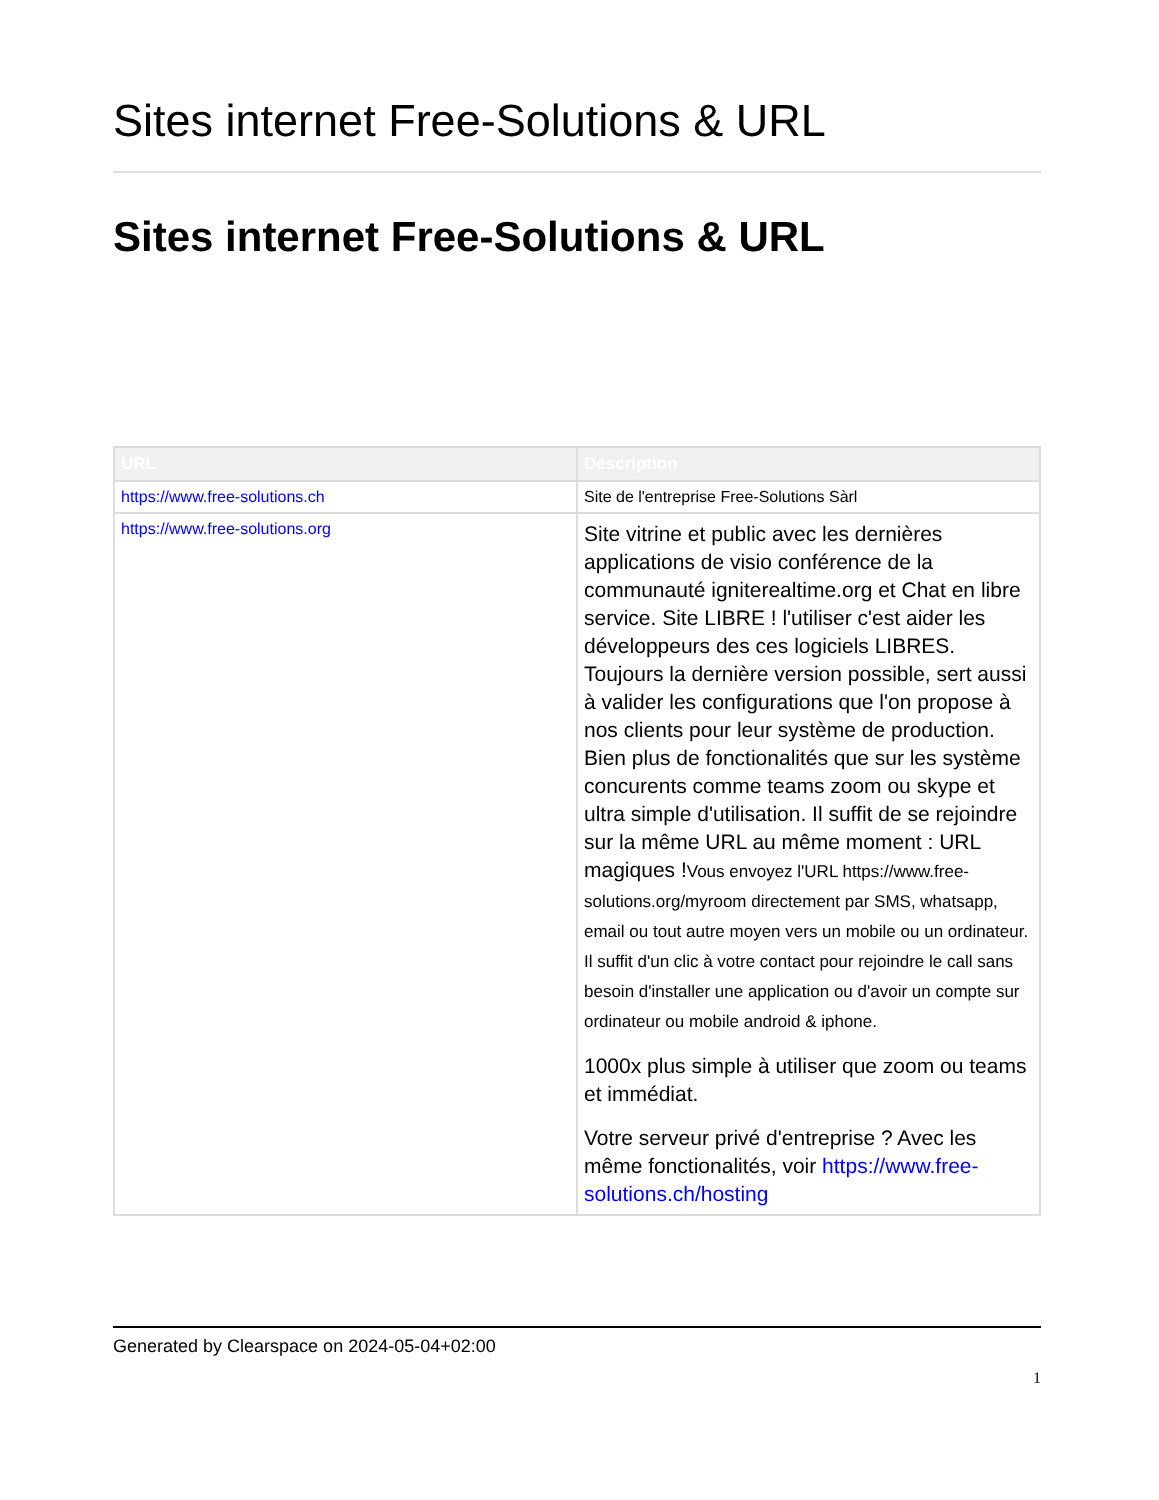Sites internet Free-Solutions & URL
Sites internet Free-Solutions & URL
| URL | Description |
| --- | --- |
| https://www.free-solutions.ch | Site de l'entreprise Free-Solutions Sàrl |
| https://www.free-solutions.org | Site vitrine et public avec les dernières applications de visio conférence de la communauté igniterealtime.org et Chat en libre service. Site LIBRE ! l'utiliser c'est aider les développeurs des ces logiciels LIBRES. Toujours la dernière version possible, sert aussi à valider les configurations que l'on propose à nos clients pour leur système de production. Bien plus de fonctionalités que sur les système concurents comme teams zoom ou skype et ultra simple d'utilisation. Il suffit de se rejoindre sur la même URL au même moment : URL magiques ! Vous envoyez l'URL https://www.free-solutions.org/myroom directement par SMS, whatsapp, email ou tout autre moyen vers un mobile ou un ordinateur. Il suffit d'un clic à votre contact pour rejoindre le call sans besoin d'installer une application ou d'avoir un compte sur ordinateur ou mobile android & iphone. 1000x plus simple à utiliser que zoom ou teams et immédiat. Votre serveur privé d'entreprise ? Avec les même fonctionalités, voir https://www.free-solutions.ch/hosting |
Generated by Clearspace on 2024-05-04+02:00
1